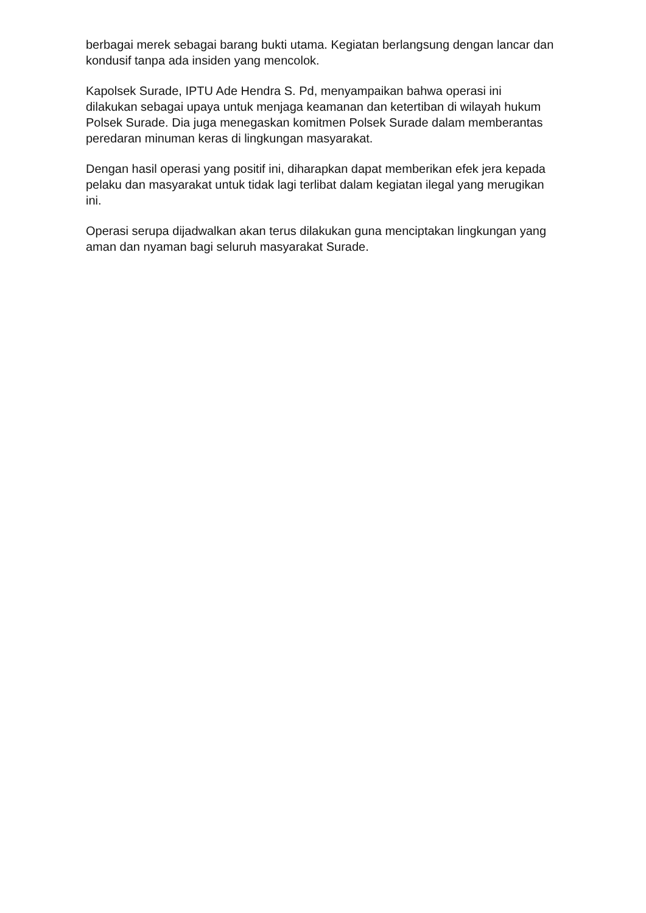berbagai merek sebagai barang bukti utama. Kegiatan berlangsung dengan lancar dan kondusif tanpa ada insiden yang mencolok.
Kapolsek Surade, IPTU Ade Hendra S. Pd, menyampaikan bahwa operasi ini dilakukan sebagai upaya untuk menjaga keamanan dan ketertiban di wilayah hukum Polsek Surade. Dia juga menegaskan komitmen Polsek Surade dalam memberantas peredaran minuman keras di lingkungan masyarakat.
Dengan hasil operasi yang positif ini, diharapkan dapat memberikan efek jera kepada pelaku dan masyarakat untuk tidak lagi terlibat dalam kegiatan ilegal yang merugikan ini.
Operasi serupa dijadwalkan akan terus dilakukan guna menciptakan lingkungan yang aman dan nyaman bagi seluruh masyarakat Surade.